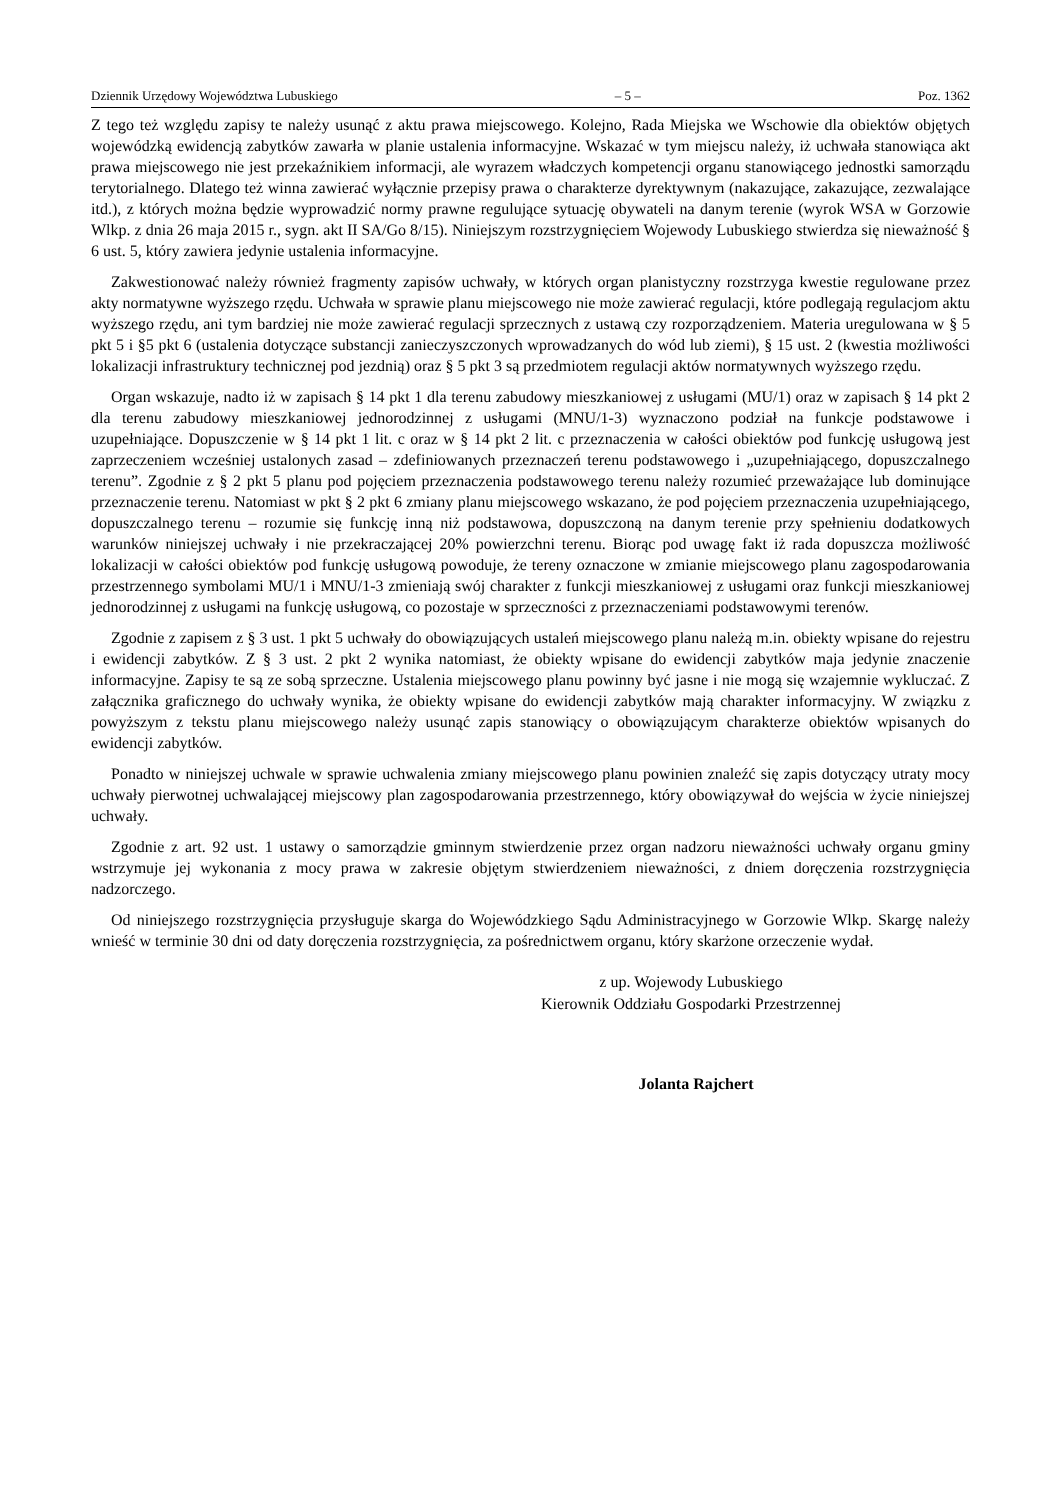Dziennik Urzędowy Województwa Lubuskiego – 5 – Poz. 1362
Z tego też względu zapisy te należy usunąć z aktu prawa miejscowego. Kolejno, Rada Miejska we Wschowie dla obiektów objętych wojewódzką ewidencją zabytków zawarła w planie ustalenia informacyjne. Wskazać w tym miejscu należy, iż uchwała stanowiąca akt prawa miejscowego nie jest przekaźnikiem informacji, ale wyrazem władczych kompetencji organu stanowiącego jednostki samorządu terytorialnego. Dlatego też winna zawierać wyłącznie przepisy prawa o charakterze dyrektywnym (nakazujące, zakazujące, zezwalające itd.), z których można będzie wyprowadzić normy prawne regulujące sytuację obywateli na danym terenie (wyrok WSA w Gorzowie Wlkp. z dnia 26 maja 2015 r., sygn. akt II SA/Go 8/15). Niniejszym rozstrzygnięciem Wojewody Lubuskiego stwierdza się nieważność § 6 ust. 5, który zawiera jedynie ustalenia informacyjne.
Zakwestionować należy również fragmenty zapisów uchwały, w których organ planistyczny rozstrzyga kwestie regulowane przez akty normatywne wyższego rzędu. Uchwała w sprawie planu miejscowego nie może zawierać regulacji, które podlegają regulacjom aktu wyższego rzędu, ani tym bardziej nie może zawierać regulacji sprzecznych z ustawą czy rozporządzeniem. Materia uregulowana w § 5 pkt 5 i §5 pkt 6 (ustalenia dotyczące substancji zanieczyszczonych wprowadzanych do wód lub ziemi), § 15 ust. 2 (kwestia możliwości lokalizacji infrastruktury technicznej pod jezdnią) oraz § 5 pkt 3 są przedmiotem regulacji aktów normatywnych wyższego rzędu.
Organ wskazuje, nadto iż w zapisach § 14 pkt 1 dla terenu zabudowy mieszkaniowej z usługami (MU/1) oraz w zapisach § 14 pkt 2 dla terenu zabudowy mieszkaniowej jednorodzinnej z usługami (MNU/1-3) wyznaczono podział na funkcje podstawowe i uzupełniające. Dopuszczenie w § 14 pkt 1 lit. c oraz w § 14 pkt 2 lit. c przeznaczenia w całości obiektów pod funkcję usługową jest zaprzeczeniem wcześniej ustalonych zasad – zdefiniowanych przeznaczeń terenu podstawowego i „uzupełniającego, dopuszczalnego terenu”. Zgodnie z § 2 pkt 5 planu pod pojęciem przeznaczenia podstawowego terenu należy rozumieć przeważające lub dominujące przeznaczenie terenu. Natomiast w pkt § 2 pkt 6 zmiany planu miejscowego wskazano, że pod pojęciem przeznaczenia uzupełniającego, dopuszczalnego terenu – rozumie się funkcję inną niż podstawowa, dopuszczoną na danym terenie przy spełnieniu dodatkowych warunków niniejszej uchwały i nie przekraczającej 20% powierzchni terenu. Biorąc pod uwagę fakt iż rada dopuszcza możliwość lokalizacji w całości obiektów pod funkcję usługową powoduje, że tereny oznaczone w zmianie miejscowego planu zagospodarowania przestrzennego symbolami MU/1 i MNU/1-3 zmieniają swój charakter z funkcji mieszkaniowej z usługami oraz funkcji mieszkaniowej jednorodzinnej z usługami na funkcję usługową, co pozostaje w sprzeczności z przeznaczeniami podstawowymi terenów.
Zgodnie z zapisem z § 3 ust. 1 pkt 5 uchwały do obowiązujących ustaleń miejscowego planu należą m.in. obiekty wpisane do rejestru i ewidencji zabytków. Z § 3 ust. 2 pkt 2 wynika natomiast, że obiekty wpisane do ewidencji zabytków maja jedynie znaczenie informacyjne. Zapisy te są ze sobą sprzeczne. Ustalenia miejscowego planu powinny być jasne i nie mogą się wzajemnie wykluczać. Z załącznika graficznego do uchwały wynika, że obiekty wpisane do ewidencji zabytków mają charakter informacyjny. W związku z powyższym z tekstu planu miejscowego należy usunąć zapis stanowiący o obowiązującym charakterze obiektów wpisanych do ewidencji zabytków.
Ponadto w niniejszej uchwale w sprawie uchwalenia zmiany miejscowego planu powinien znaleźć się zapis dotyczący utraty mocy uchwały pierwotnej uchwalającej miejscowy plan zagospodarowania przestrzennego, który obowiązywał do wejścia w życie niniejszej uchwały.
Zgodnie z art. 92 ust. 1 ustawy o samorządzie gminnym stwierdzenie przez organ nadzoru nieważności uchwały organu gminy wstrzymuje jej wykonania z mocy prawa w zakresie objętym stwierdzeniem nieważności, z dniem doręczenia rozstrzygnięcia nadzorczego.
Od niniejszego rozstrzygnięcia przysługuje skarga do Wojewódzkiego Sądu Administracyjnego w Gorzowie Wlkp. Skargę należy wnieść w terminie 30 dni od daty doręczenia rozstrzygnięcia, za pośrednictwem organu, który skarżone orzeczenie wydał.
z up. Wojewody Lubuskiego
Kierownik Oddziału Gospodarki Przestrzennej
Jolanta Rajchert